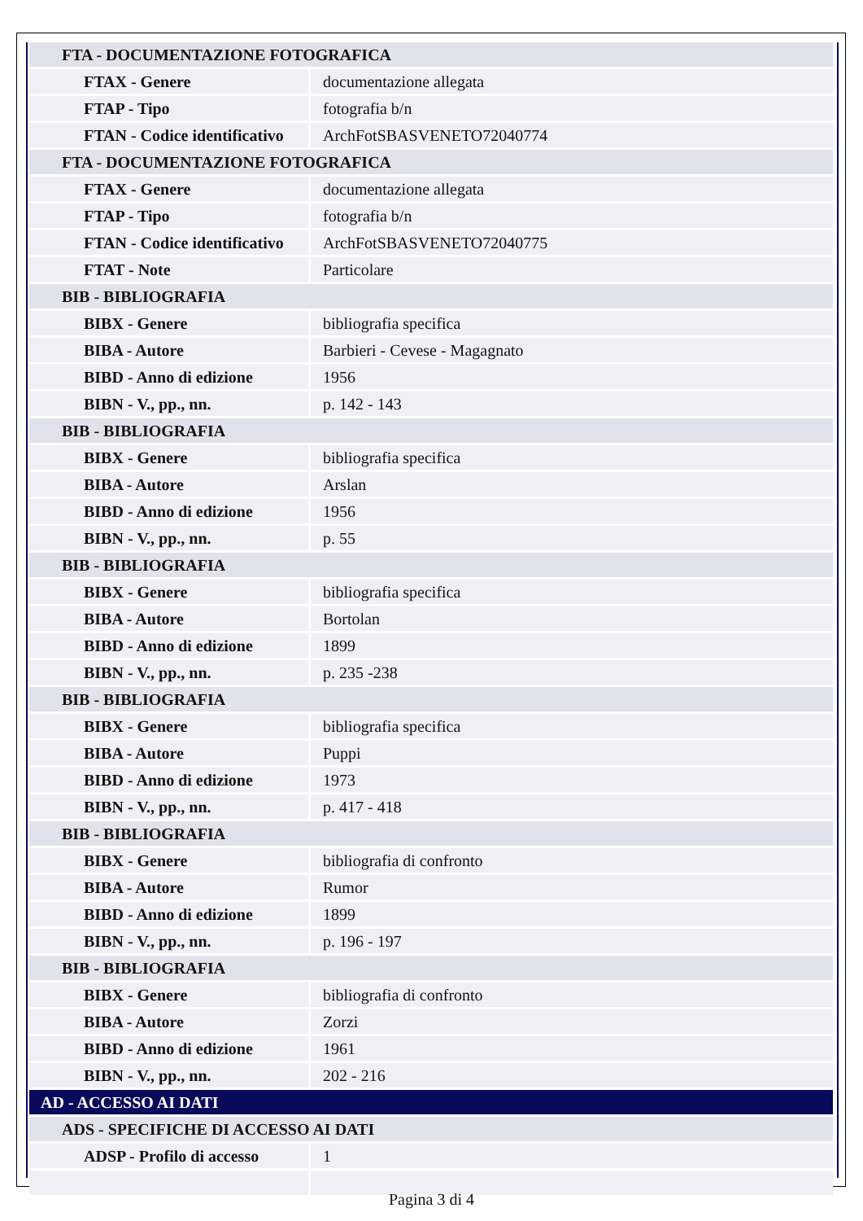| FTA - DOCUMENTAZIONE FOTOGRAFICA | |
| FTAX - Genere | documentazione allegata |
| FTAP - Tipo | fotografia b/n |
| FTAN - Codice identificativo | ArchFotSBASVENETO72040774 |
| FTA - DOCUMENTAZIONE FOTOGRAFICA | |
| FTAX - Genere | documentazione allegata |
| FTAP - Tipo | fotografia b/n |
| FTAN - Codice identificativo | ArchFotSBASVENETO72040775 |
| FTAT - Note | Particolare |
| BIB - BIBLIOGRAFIA | |
| BIBX - Genere | bibliografia specifica |
| BIBA - Autore | Barbieri - Cevese - Magagnato |
| BIBD - Anno di edizione | 1956 |
| BIBN - V., pp., nn. | p. 142 - 143 |
| BIB - BIBLIOGRAFIA | |
| BIBX - Genere | bibliografia specifica |
| BIBA - Autore | Arslan |
| BIBD - Anno di edizione | 1956 |
| BIBN - V., pp., nn. | p. 55 |
| BIB - BIBLIOGRAFIA | |
| BIBX - Genere | bibliografia specifica |
| BIBA - Autore | Bortolan |
| BIBD - Anno di edizione | 1899 |
| BIBN - V., pp., nn. | p. 235 -238 |
| BIB - BIBLIOGRAFIA | |
| BIBX - Genere | bibliografia specifica |
| BIBA - Autore | Puppi |
| BIBD - Anno di edizione | 1973 |
| BIBN - V., pp., nn. | p. 417 - 418 |
| BIB - BIBLIOGRAFIA | |
| BIBX - Genere | bibliografia di confronto |
| BIBA - Autore | Rumor |
| BIBD - Anno di edizione | 1899 |
| BIBN - V., pp., nn. | p. 196 - 197 |
| BIB - BIBLIOGRAFIA | |
| BIBX - Genere | bibliografia di confronto |
| BIBA - Autore | Zorzi |
| BIBD - Anno di edizione | 1961 |
| BIBN - V., pp., nn. | 202 - 216 |
| AD - ACCESSO AI DATI | |
| ADS - SPECIFICHE DI ACCESSO AI DATI | |
| ADSP - Profilo di accesso | 1 |
Pagina 3 di 4